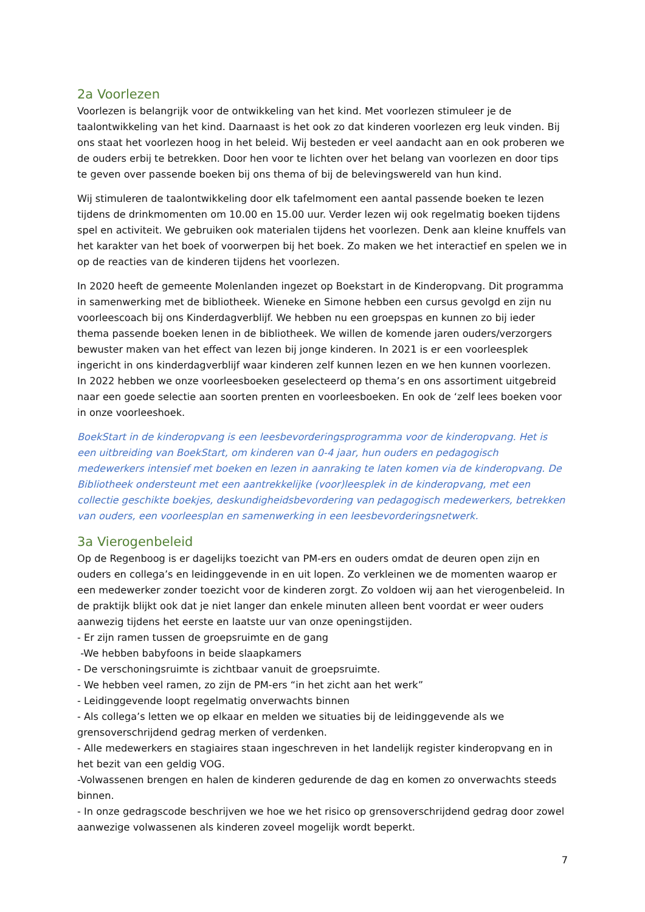2a Voorlezen
Voorlezen is belangrijk voor de ontwikkeling van het kind. Met voorlezen stimuleer je de taalontwikkeling van het kind. Daarnaast is het ook zo dat kinderen voorlezen erg leuk vinden. Bij ons staat het voorlezen hoog in het beleid. Wij besteden er veel aandacht aan en ook proberen we de ouders erbij te betrekken. Door hen voor te lichten over het belang van voorlezen en door tips te geven over passende boeken bij ons thema of bij de belevingswereld van hun kind.
Wij stimuleren de taalontwikkeling door elk tafelmoment een aantal passende boeken te lezen tijdens de drinkmomenten om 10.00 en 15.00 uur. Verder lezen wij ook regelmatig boeken tijdens spel en activiteit. We gebruiken ook materialen tijdens het voorlezen. Denk aan kleine knuffels van het karakter van het boek of voorwerpen bij het boek. Zo maken we het interactief en spelen we in op de reacties van de kinderen tijdens het voorlezen.
In 2020 heeft de gemeente Molenlanden ingezet op Boekstart in de Kinderopvang. Dit programma in samenwerking met de bibliotheek. Wieneke en Simone hebben een cursus gevolgd en zijn nu voorleescoach bij ons Kinderdagverblijf. We hebben nu een groepspas en kunnen zo bij ieder thema passende boeken lenen in de bibliotheek. We willen de komende jaren ouders/verzorgers bewuster maken van het effect van lezen bij jonge kinderen. In 2021 is er een voorleesplek ingericht in ons kinderdagverblijf waar kinderen zelf kunnen lezen en we hen kunnen voorlezen.
In 2022 hebben we onze voorleesboeken geselecteerd op thema’s en ons assortiment uitgebreid naar een goede selectie aan soorten prenten en voorleesboeken. En ook de ‘zelf lees boeken voor in onze voorleeshoek.
BoekStart in de kinderopvang is een leesbevorderingsprogramma voor de kinderopvang. Het is een uitbreiding van BoekStart, om kinderen van 0-4 jaar, hun ouders en pedagogisch medewerkers intensief met boeken en lezen in aanraking te laten komen via de kinderopvang. De Bibliotheek ondersteunt met een aantrekkelijke (voor)leesplek in de kinderopvang, met een collectie geschikte boekjes, deskundigheidsbevordering van pedagogisch medewerkers, betrekken van ouders, een voorleesplan en samenwerking in een leesbevorderingsnetwerk.
3a Vierogenbeleid
Op de Regenboog is er dagelijks toezicht van PM-ers en ouders omdat de deuren open zijn en ouders en collega’s en leidinggevende in en uit lopen. Zo verkleinen we de momenten waarop er een medewerker zonder toezicht voor de kinderen zorgt. Zo voldoen wij aan het vierogenbeleid. In de praktijk blijkt ook dat je niet langer dan enkele minuten alleen bent voordat er weer ouders aanwezig tijdens het eerste en laatste uur van onze openingstijden.
- Er zijn ramen tussen de groepsruimte en de gang
-We hebben babyfoons in beide slaapkamers
- De verschoningsruimte is zichtbaar vanuit de groepsruimte.
- We hebben veel ramen, zo zijn de PM-ers “in het zicht aan het werk”
- Leidinggevende loopt regelmatig onverwachts binnen
- Als collega’s letten we op elkaar en melden we situaties bij de leidinggevende als we grensoverschrijdend gedrag merken of verdenken.
- Alle medewerkers en stagiaires staan ingeschreven in het landelijk register kinderopvang en in het bezit van een geldig VOG.
-Volwassenen brengen en halen de kinderen gedurende de dag en komen zo onverwachts steeds binnen.
- In onze gedragscode beschrijven we hoe we het risico op grensoverschrijdend gedrag door zowel aanwezige volwassenen als kinderen zoveel mogelijk wordt beperkt.
7